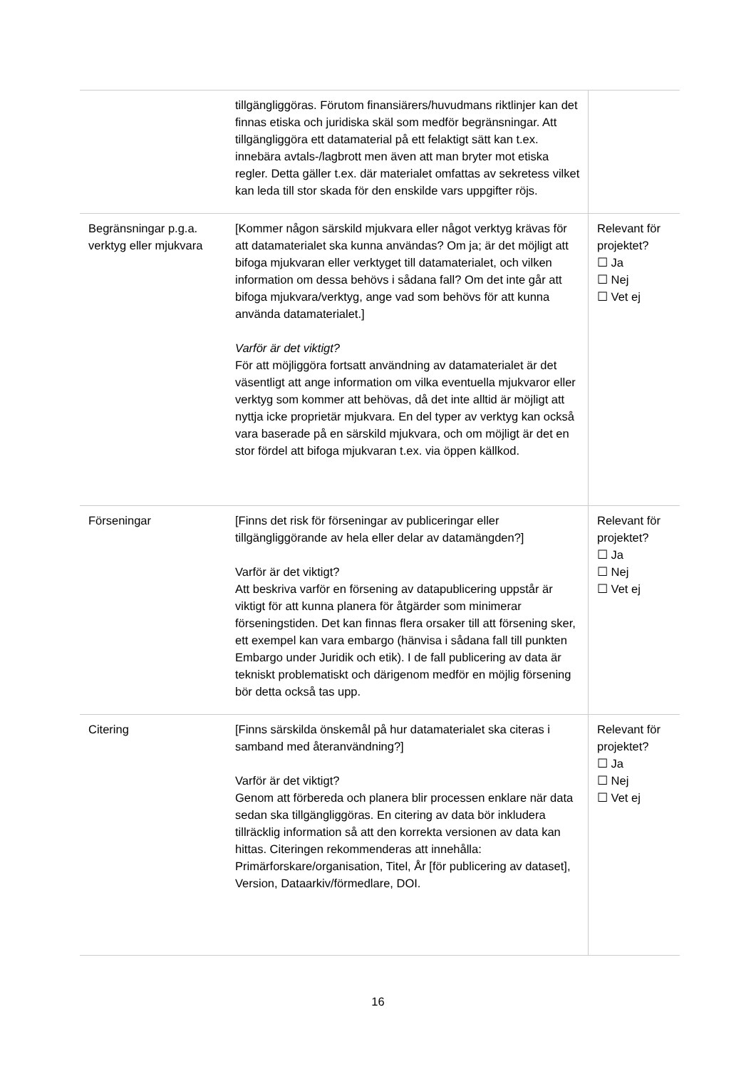| | tillgängliggöras. Förutom finansiärers/huvudmans riktlinjer kan det finnas etiska och juridiska skäl som medför begränsningar. Att tillgängliggöra ett datamaterial på ett felaktigt sätt kan t.ex. innebära avtals-/lagbrott men även att man bryter mot etiska regler. Detta gäller t.ex. där materialet omfattas av sekretess vilket kan leda till stor skada för den enskilde vars uppgifter röjs. | |
| Begränsningar p.g.a. verktyg eller mjukvara | [Kommer någon särskild mjukvara eller något verktyg krävas för att datamaterialet ska kunna användas? Om ja; är det möjligt att bifoga mjukvaran eller verktyget till datamaterialet, och vilken information om dessa behövs i sådana fall? Om det inte går att bifoga mjukvara/verktyg, ange vad som behövs för att kunna använda datamaterialet.] Varför är det viktigt? För att möjliggöra fortsatt användning av datamaterialet är det väsentligt att ange information om vilka eventuella mjukvaror eller verktyg som kommer att behövas, då det inte alltid är möjligt att nyttja icke proprietär mjukvara. En del typer av verktyg kan också vara baserade på en särskild mjukvara, och om möjligt är det en stor fördel att bifoga mjukvaran t.ex. via öppen källkod. | Relevant för projektet? ☐ Ja ☐ Nej ☐ Vet ej |
| Förseningar | [Finns det risk för förseningar av publiceringar eller tillgängliggörande av hela eller delar av datamängden?] Varför är det viktigt? Att beskriva varför en försening av datapublicering uppstår är viktigt för att kunna planera för åtgärder som minimerar förseningstiden. Det kan finnas flera orsaker till att försening sker, ett exempel kan vara embargo (hänvisa i sådana fall till punkten Embargo under Juridik och etik). I de fall publicering av data är tekniskt problematiskt och därigenom medför en möjlig försening bör detta också tas upp. | Relevant för projektet? ☐ Ja ☐ Nej ☐ Vet ej |
| Citering | [Finns särskilda önskemål på hur datamaterialet ska citeras i samband med återanvändning?] Varför är det viktigt? Genom att förbereda och planera blir processen enklare när data sedan ska tillgängliggöras. En citering av data bör inkludera tillräcklig information så att den korrekta versionen av data kan hittas. Citeringen rekommenderas att innehålla: Primärforskare/organisation, Titel, År [för publicering av dataset], Version, Dataarkiv/förmedlare, DOI. | Relevant för projektet? ☐ Ja ☐ Nej ☐ Vet ej |
16